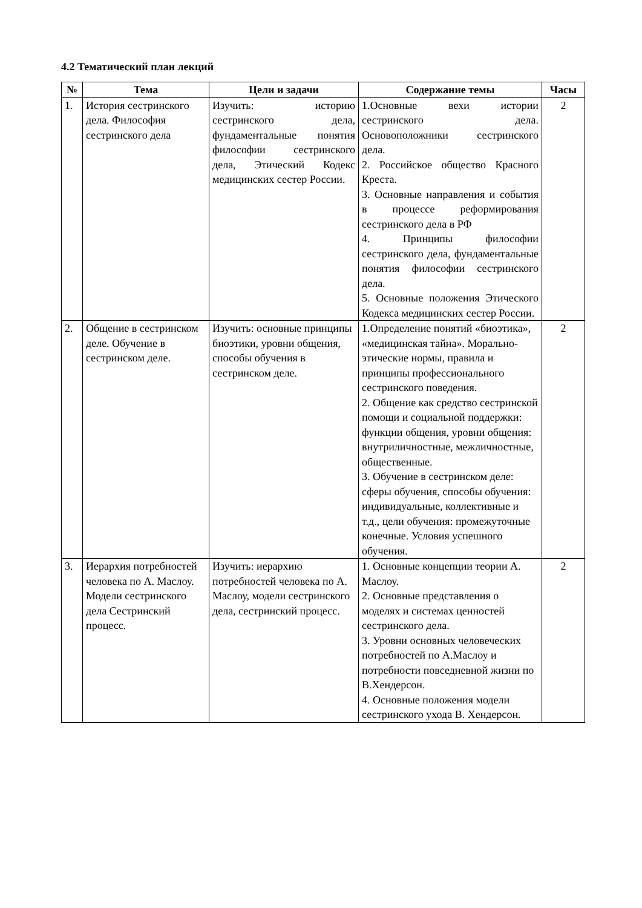4.2 Тематический план лекций
| № | Тема | Цели и задачи | Содержание темы | Часы |
| --- | --- | --- | --- | --- |
| 1. | История сестринского дела. Философия сестринского дела | Изучить: историю сестринского дела, фундаментальные понятия философии сестринского дела, Этический Кодекс медицинских сестер России. | 1.Основные вехи истории сестринского дела. Основоположники сестринского дела. 2. Российское общество Красного Креста. 3. Основные направления и события в процессе реформирования сестринского дела в РФ 4. Принципы философии сестринского дела, фундаментальные понятия философии сестринского дела. 5. Основные положения Этического Кодекса медицинских сестер России. | 2 |
| 2. | Общение в сестринском деле. Обучение в сестринском деле. | Изучить: основные принципы биоэтики, уровни общения, способы обучения в сестринском деле. | 1.Определение понятий «биоэтика», «медицинская тайна». Морально-этические нормы, правила и принципы профессионального сестринского поведения. 2. Общение как средство сестринской помощи и социальной поддержки: функции общения, уровни общения: внутриличностные, межличностные, общественные. 3. Обучение в сестринском деле: сферы обучения, способы обучения: индивидуальные, коллективные и т.д., цели обучения: промежуточные конечные. Условия успешного обучения. | 2 |
| 3. | Иерархия потребностей человека по А. Маслоу. Модели сестринского дела Сестринский процесс. | Изучить: иерархию потребностей человека по А. Маслоу, модели сестринского дела, сестринский процесс. | 1. Основные концепции теории А. Маслоу. 2. Основные представления о моделях и системах ценностей сестринского дела. 3. Уровни основных человеческих потребностей по А.Маслоу и потребности повседневной жизни по В.Хендерсон. 4. Основные положения модели сестринского ухода В. Хендерсон. | 2 |